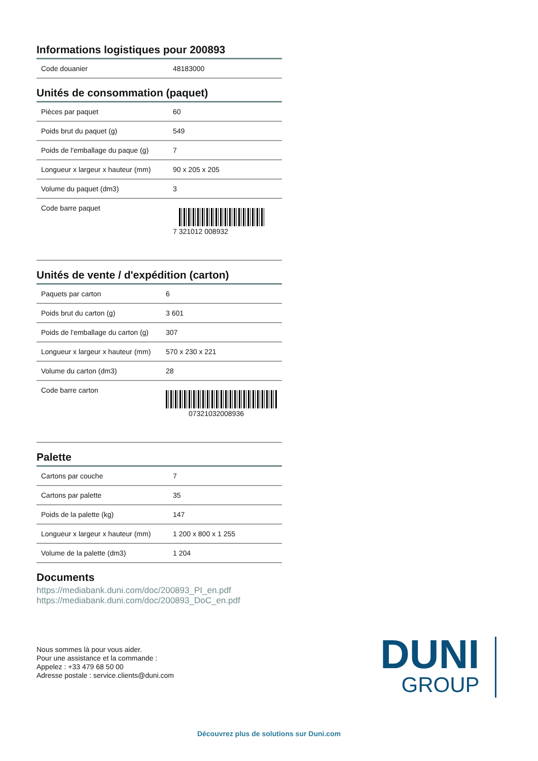Informations logistiques pour 200893
| Code douanier | 48183000 |
Unités de consommation (paquet)
| Pièces par paquet | 60 |
| Poids brut du paquet (g) | 549 |
| Poids de l'emballage du paque (g) | 7 |
| Longueur x largeur x hauteur (mm) | 90 x 205 x 205 |
| Volume du paquet (dm3) | 3 |
| Code barre paquet | 7 321012 008932 |
Unités de vente / d'expédition (carton)
| Paquets par carton | 6 |
| Poids brut du carton (g) | 3 601 |
| Poids de l'emballage du carton (g) | 307 |
| Longueur x largeur x hauteur (mm) | 570 x 230 x 221 |
| Volume du carton (dm3) | 28 |
| Code barre carton | 07321032008936 |
Palette
| Cartons par couche | 7 |
| Cartons par palette | 35 |
| Poids de la palette (kg) | 147 |
| Longueur x largeur x hauteur (mm) | 1 200 x 800 x 1 255 |
| Volume de la palette (dm3) | 1 204 |
Documents
https://mediabank.duni.com/doc/200893_PI_en.pdf
https://mediabank.duni.com/doc/200893_DoC_en.pdf
Nous sommes là pour vous aider.
Pour une assistance et la commande :
Appelez : +33 479 68 50 00
Adresse postale : service.clients@duni.com
DUNI
GROUP
Découvrez plus de solutions sur Duni.com